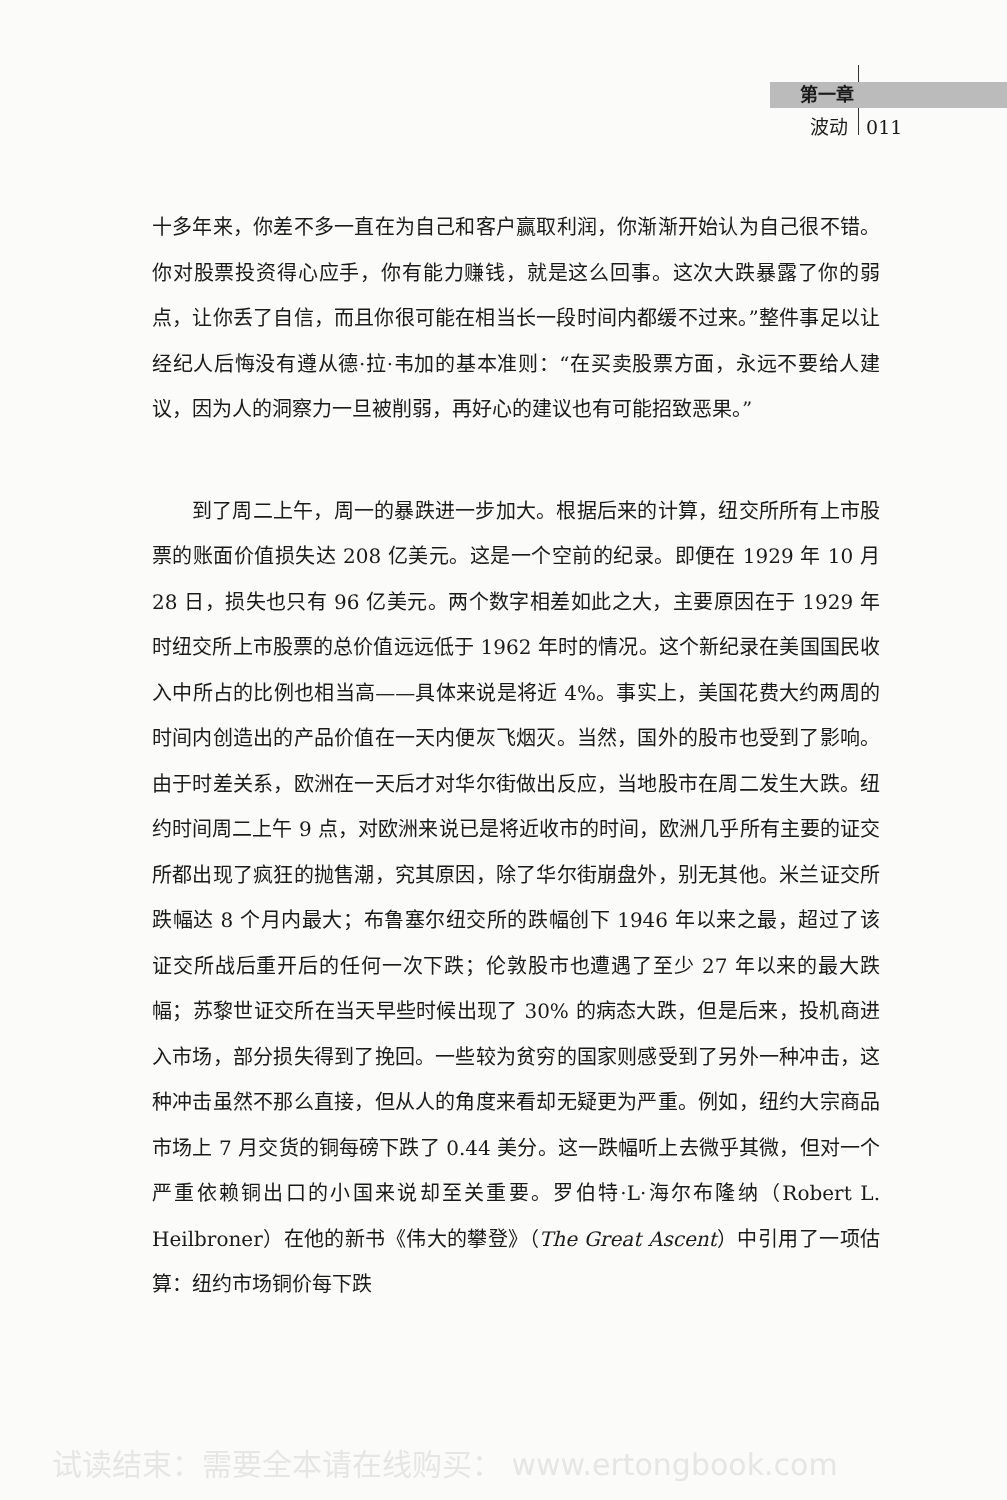第一章
波动 011
十多年来，你差不多一直在为自己和客户赢取利润，你渐渐开始认为自己很不错。你对股票投资得心应手，你有能力赚钱，就是这么回事。这次大跌暴露了你的弱点，让你丢了自信，而且你很可能在相当长一段时间内都缓不过来。”整件事足以让经纪人后悔没有遵从德·拉·韦加的基本准则：“在买卖股票方面，永远不要给人建议，因为人的洞察力一旦被削弱，再好心的建议也有可能招致恶果。”
到了周二上午，周一的暴跌进一步加大。根据后来的计算，纽交所所有上市股票的账面价值损失达 208 亿美元。这是一个空前的纪录。即便在 1929 年 10 月 28 日，损失也只有 96 亿美元。两个数字相差如此之大，主要原因在于 1929 年时纽交所上市股票的总价值远远低于 1962 年时的情况。这个新纪录在美国国民收入中所占的比例也相当高——具体来说是将近 4%。事实上，美国花费大约两周的时间内创造出的产品价值在一天内便灰飞烟灭。当然，国外的股市也受到了影响。由于时差关系，欧洲在一天后才对华尔街做出反应，当地股市在周二发生大跌。纽约时间周二上午 9 点，对欧洲来说已是将近收市的时间，欧洲几乎所有主要的证交所都出现了疯狂的抛售潮，究其原因，除了华尔街崩盘外，别无其他。米兰证交所跌幅达 8 个月内最大；布鲁塞尔纽交所的跌幅创下 1946 年以来之最，超过了该证交所战后重开后的任何一次下跌；伦敦股市也遭遇了至少 27 年以来的最大跌幅；苏黎世证交所在当天早些时候出现了 30% 的病态大跌，但是后来，投机商进入市场，部分损失得到了挽回。一些较为贫穷的国家则感受到了另外一种冲击，这种冲击虽然不那么直接，但从人的角度来看却无疑更为严重。例如，纽约大宗商品市场上 7 月交货的铜每磅下跌了 0.44 美分。这一跌幅听上去微乎其微，但对一个严重依赖铜出口的小国来说却至关重要。罗伯特·L·海尔布隆纳（Robert L. Heilbroner）在他的新书《伟大的攀登》（The Great Ascent）中引用了一项估算：纽约市场铜价每下跌
试读结束：需要全本请在线购买： www.ertongbook.com